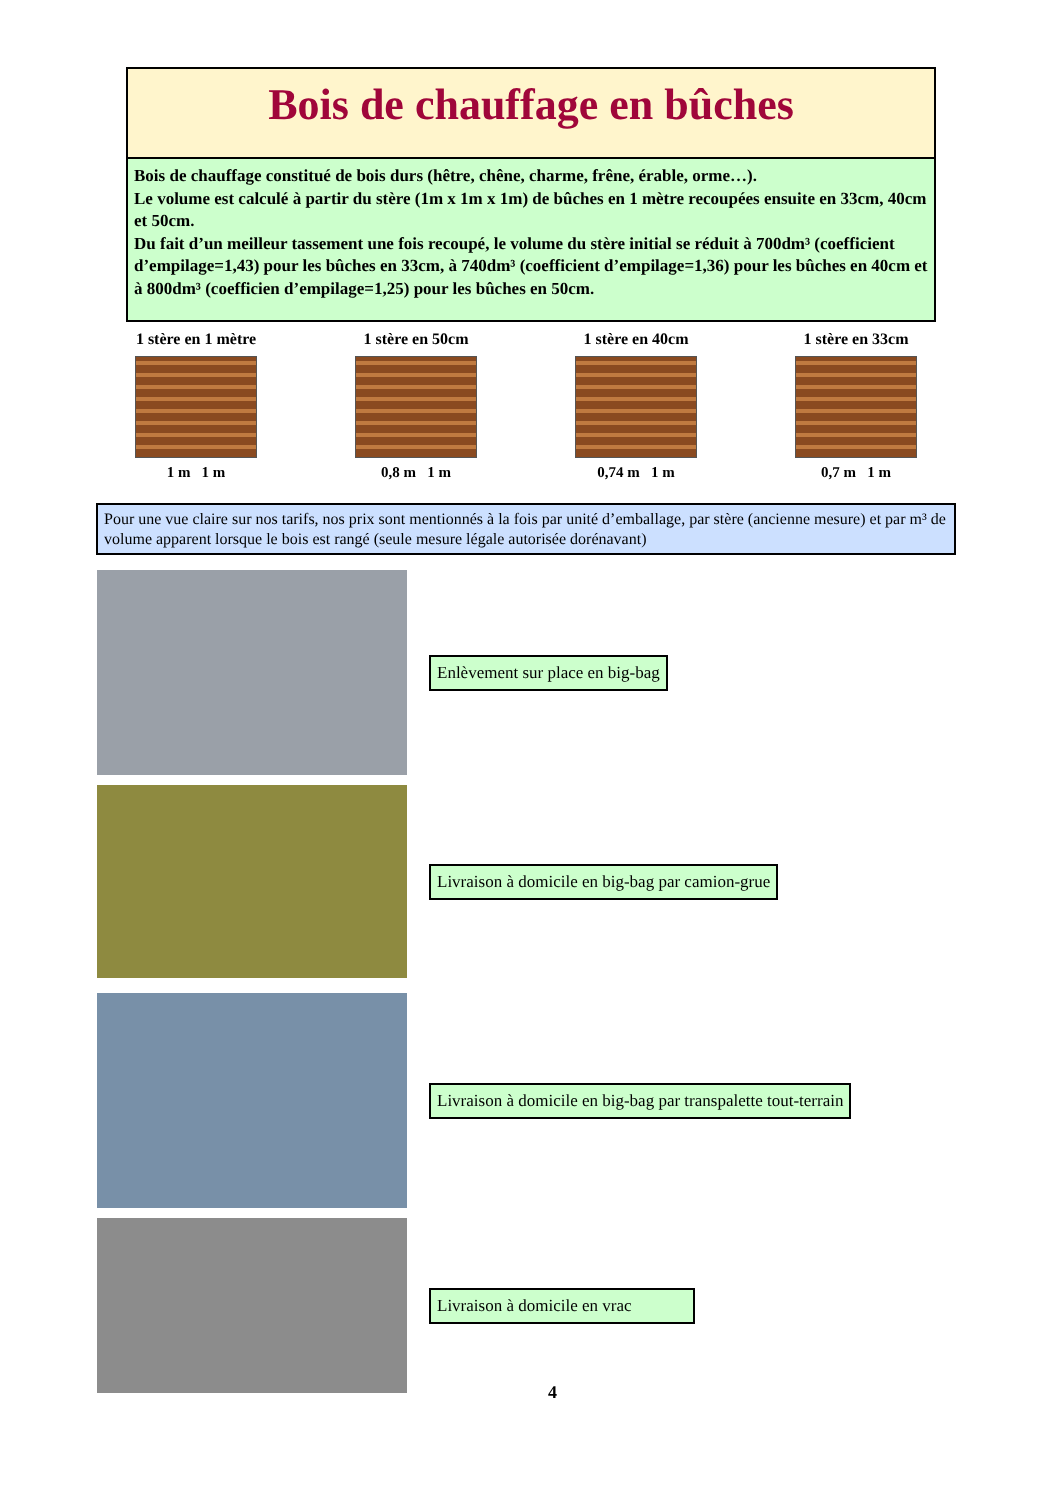Bois de chauffage en bûches
Bois de chauffage constitué de bois durs (hêtre, chêne, charme, frêne, érable, orme…).
Le volume est calculé à partir du stère (1m x 1m x 1m) de bûches en 1 mètre recoupées ensuite en 33cm, 40cm et 50cm.
Du fait d’un meilleur tassement une fois recoupé, le volume du stère initial se réduit à 700dm³ (coefficient d’empilage=1,43) pour les bûches en 33cm, à 740dm³ (coefficient d’empilage=1,36) pour les bûches en 40cm et à 800dm³ (coefficien d’empilage=1,25) pour les bûches en 50cm.
1 stère en 1 mètre
1 m 1 m
1 stère en 50cm
0,8 m 1 m
1 stère en 40cm
0,74 m 1 m
1 stère en 33cm
0,7 m 1 m
Pour une vue claire sur nos tarifs, nos prix sont mentionnés à la fois par unité d’emballage, par stère (ancienne mesure) et par m³ de volume apparent lorsque le bois est rangé (seule mesure légale autorisée dorénavant)
Enlèvement sur place en big-bag
Livraison à domicile en big-bag par camion-grue
Livraison à domicile en big-bag par transpalette tout-terrain
Livraison à domicile en vrac
4